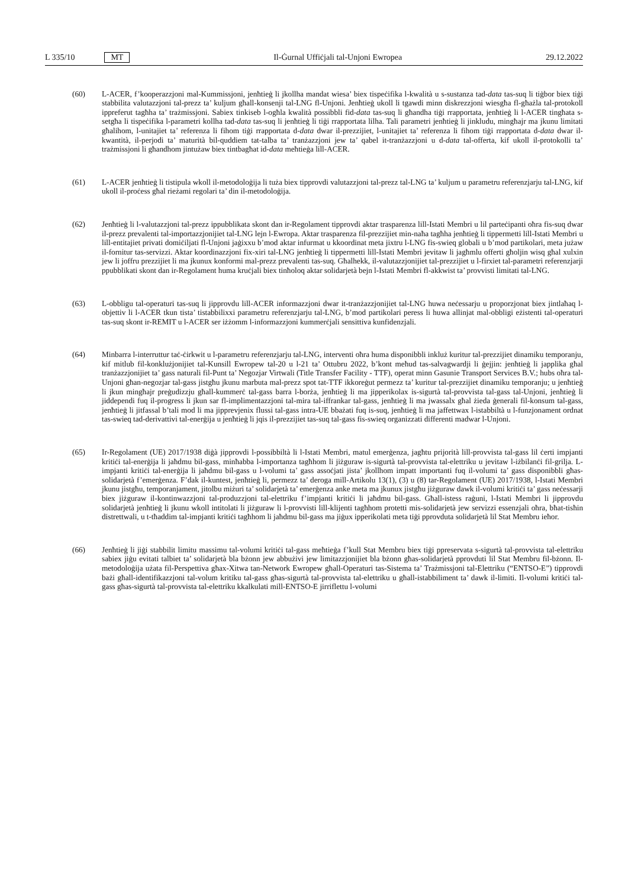L 335/10 MT Il-Ġurnal Uffiċjali tal-Unjoni Ewropea 29.12.2022
(60) L-ACER, f’kooperazzjoni mal-Kummissjoni, jenħtieġ li jkollha mandat wiesa’ biex tispeċifika l-kwalità u s-sustanza tad-data tas-suq li tiġbor biex tiġi stabbilita valutazzjoni tal-prezz ta’ kuljum għall-konsenji tal-LNG fl-Unjoni. Jenħtieġ ukoll li tgawdi minn diskrezzjoni wiesgħa fl-għażla tal-protokoll ippreferut tagħha ta’ trażmissjoni. Sabiex tinkiseb l-ogħla kwalità possibbli fid-data tas-suq li għandha tiġi rrapportata, jenħtieġ li l-ACER tingħata s-setgħa li tispeċifika l-parametri kollha tad-data tas-suq li jenħtieġ li tiġi rrapportata lilha. Tali parametri jenħtieġ li jinkludu, mingħajr ma jkunu limitati għalihom, l-unitajiet ta’ referenza li fihom tiġi rrapportata d-data dwar il-prezzijiet, l-unitajiet ta’ referenza li fihom tiġi rrapportata d-data dwar il-kwantità, il-perjodi ta’ maturità bil-quddiem tat-talba ta’ tranżazzjoni jew ta’ qabel it-tranżazzjoni u d-data tal-offerta, kif ukoll il-protokolli ta’ trażmissjoni li għandhom jintużaw biex tintbagħat id-data meħtieġa lill-ACER.
(61) L-ACER jenħtieġ li tistipula wkoll il-metodoloġija li tuża biex tipprovdi valutazzjoni tal-prezz tal-LNG ta’ kuljum u parametru referenzjarju tal-LNG, kif ukoll il-proċess għal rieżami regolari ta’ din il-metodoloġija.
(62) Jenħtieġ li l-valutazzjoni tal-prezz ippubblikata skont dan ir-Regolament tipprovdi aktar trasparenza lill-Istati Membri u lil parteċipanti oħra fis-suq dwar il-prezz prevalenti tal-importazzjonijiet tal-LNG lejn l-Ewropa. Aktar trasparenza fil-prezzijiet min-naħa tagħha jenħtieġ li tippermetti lill-Istati Membri u lill-entitajiet privati domiċiljati fl-Unjoni jaġixxu b’mod aktar infurmat u kkoordinat meta jixtru l-LNG fis-swieq globali u b’mod partikolari, meta jużaw il-fornitur tas-servizzi. Aktar koordinazzjoni fix-xiri tal-LNG jenħtieġ li tippermetti lill-Istati Membri jevitaw li jagħmlu offerti għoljin wisq għal xulxin jew li joffru prezzijiet li ma jkunux konformi mal-prezz prevalenti tas-suq. Għalhekk, il-valutazzjonijiet tal-prezzijiet u l-firxiet tal-parametri referenzjarji ppubblikati skont dan ir-Regolament huma kruċjali biex tinħoloq aktar solidarjetà bejn l-Istati Membri fl-akkwist ta’ provvisti limitati tal-LNG.
(63) L-obbligu tal-operaturi tas-suq li jipprovdu lill-ACER informazzjoni dwar it-tranżazzjonijiet tal-LNG huwa neċessarju u proporzjonat biex jintlaħaq l-objettiv li l-ACER tkun tista’ tistabbilixxi parametru referenzjarju tal-LNG, b’mod partikolari peress li huwa allinjat mal-obbligi eżistenti tal-operaturi tas-suq skont ir-REMIT u l-ACER ser iżżomm l-informazzjoni kummerċjali sensittiva kunfidenzjali.
(64) Minbarra l-interruttur taċ-ċirkwit u l-parametru referenzjarju tal-LNG, interventi oħra huma disponibbli inkluż kuritur tal-prezzijiet dinamiku temporanju, kif mitlub fil-konklużjonijiet tal-Kunsill Ewropew tal-20 u l-21 ta’ Ottubru 2022, b’kont meħud tas-salvagwardji li ġejjin: jenħtieġ li japplika għal tranżazzjonijiet ta’ gass naturali fil-Punt ta’ Negozjar Virtwali (Title Transfer Facility - TTF), operat minn Gasunie Transport Services B.V.; hubs oħra tal-Unjoni għan-negozjar tal-gass jistgħu jkunu marbuta mal-prezz spot tat-TTF ikkoreġut permezz ta’ kuritur tal-prezzijiet dinamiku temporanju; u jenħtieġ li jkun mingħajr preġudizzju għall-kummerċ tal-gass barra l-borża, jenħtieġ li ma jipperikolax is-sigurtà tal-provvista tal-gass tal-Unjoni, jenħtieġ li jiddependi fuq il-progress li jkun sar fl-implimentazzjoni tal-mira tal-iffrankar tal-gass, jenħtieġ li ma jwassalx għal żieda ġenerali fil-konsum tal-gass, jenħtieġ li jitfassal b’tali mod li ma jipprevjenix flussi tal-gass intra-UE bbażati fuq is-suq, jenħtieġ li ma jaffettwax l-istabbiltà u l-funzjonament ordnat tas-swieq tad-derivattivi tal-enerġija u jenħtieġ li jqis il-prezzijiet tas-suq tal-gass fis-swieq organizzati differenti madwar l-Unjoni.
(65) Ir-Regolament (UE) 2017/1938 diġà jipprovdi l-possibbiltà li l-Istati Membri, matul emerġenza, jagħtu prijorità lill-provvista tal-gass lil ċerti impjanti kritiċi tal-enerġija li jaħdmu bil-gass, minħabba l-importanza tagħhom li jiżguraw is-sigurtà tal-provvista tal-elettriku u jevitaw l-iżbilanċi fil-grilja. L-impjanti kritiċi tal-enerġija li jaħdmu bil-gass u l-volumi ta’ gass assoċjati jista’ jkollhom impatt importanti fuq il-volumi ta’ gass disponibbli għas-solidarjetà f’emerġenza. F’dak il-kuntest, jenħtieġ li, permezz ta’ deroga mill-Artikolu 13(1), (3) u (8) tar-Regolament (UE) 2017/1938, l-Istati Membri jkunu jistgħu, temporanjament, jitolbu miżuri ta’ solidarjetà ta’ emerġenza anke meta ma jkunux jistgħu jiżguraw dawk il-volumi kritiċi ta’ gass neċessarji biex jiżguraw il-kontinwazzjoni tal-produzzjoni tal-elettriku f’impjanti kritiċi li jaħdmu bil-gass. Għall-istess raġuni, l-Istati Membri li jipprovdu solidarjetà jenħtieġ li jkunu wkoll intitolati li jiżguraw li l-provvisti lill-klijenti tagħhom protetti mis-solidarjetà jew servizzi essenzjali oħra, bħat-tisħin distrettwali, u t-tħaddim tal-impjanti kritiċi tagħhom li jaħdmu bil-gass ma jiġux ipperikolati meta tiġi pprovduta solidarjetà lil Stat Membru ieħor.
(66) Jenħtieġ li jiġi stabbilit limitu massimu tal-volumi kritiċi tal-gass meħtieġa f’kull Stat Membru biex tiġi ppreservata s-sigurtà tal-provvista tal-elettriku sabiex jiġu evitati talbiet ta’ solidarjetà bla bżonn jew abbużivi jew limitazzjonijiet bla bżonn għas-solidarjetà pprovduti lil Stat Membru fil-bżonn. Il-metodoloġija użata fil-Perspettiva għax-Xitwa tan-Network Ewropew għall-Operaturi tas-Sistema ta’ Trażmissjoni tal-Elettriku (“ENTSO-E”) tipprovdi bażi għall-identifikazzjoni tal-volum kritiku tal-gass għas-sigurtà tal-provvista tal-elettriku u għall-istabbiliment ta’ dawk il-limiti. Il-volumi kritiċi tal-gass għas-sigurtà tal-provvista tal-elettriku kkalkulati mill-ENTSO-E jirriflettu l-volumi